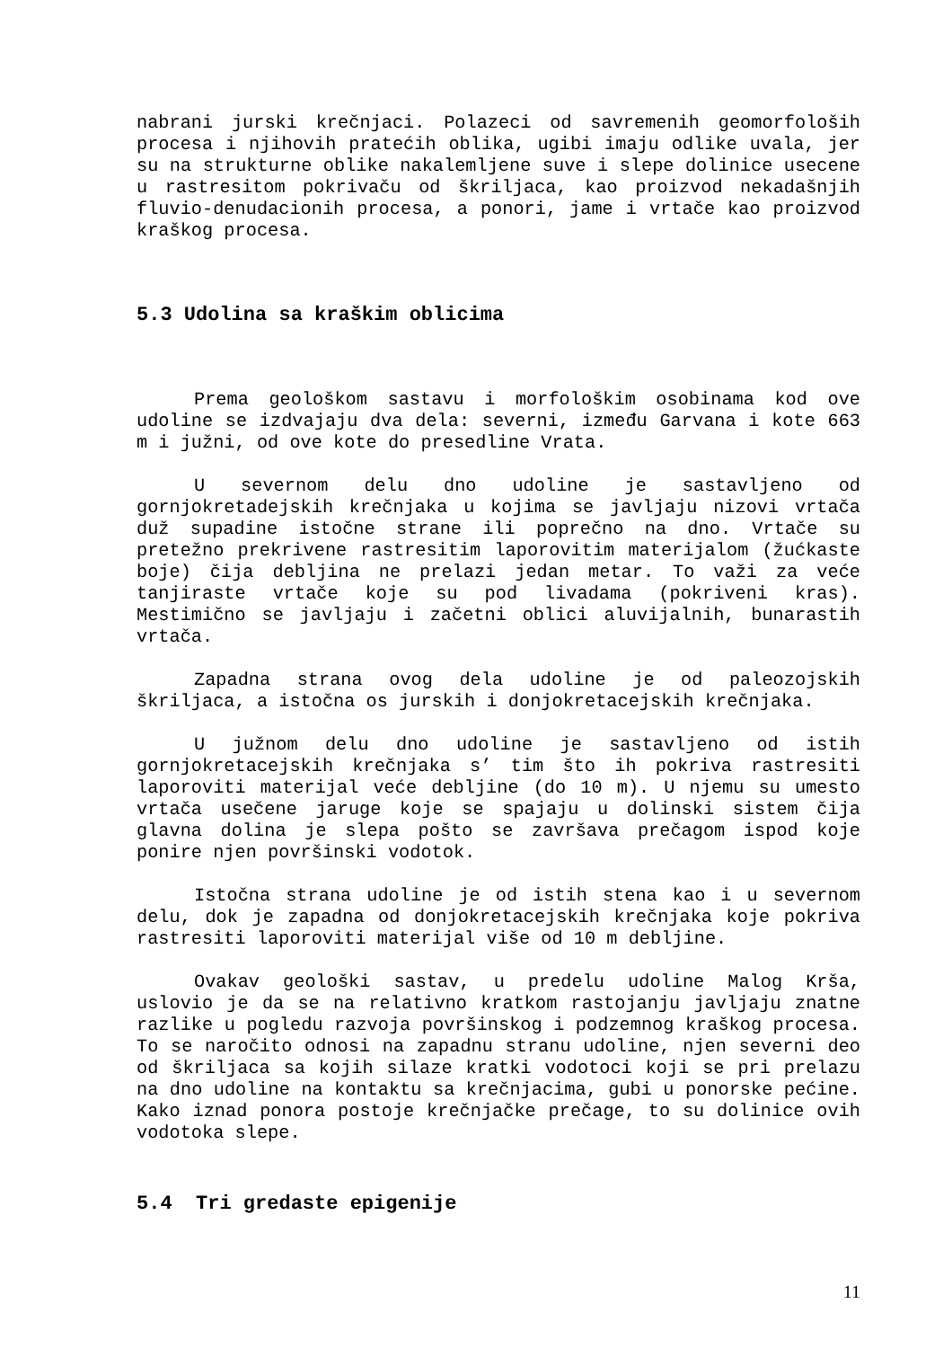nabrani jurski krečnjaci. Polazeci od savremenih geomorfološih procesa i njihovih pratećih oblika, ugibi imaju odlike uvala, jer su na strukturne oblike nakalemljene suve i slepe dolinice usecene u rastresitom pokrivaču od škriljaca, kao proizvod nekadašnjih fluvio-denudacionih procesa, a ponori, jame i vrtače kao proizvod kraškog procesa.
5.3 Udolina sa kraškim oblicima
Prema geološkom sastavu i morfološkim osobinama kod ove udoline se izdvajaju dva dela: severni, između Garvana i kote 663 m i južni, od ove kote do presedline Vrata.
U severnom delu dno udoline je sastavljeno od gornjokretadejskih krečnjaka u kojima se javljaju nizovi vrtača duž supadine istočne strane ili poprečno na dno. Vrtače su pretežno prekrivene rastresitim laporovitim materijalom (žućkaste boje) čija debljina ne prelazi jedan metar. To važi za veće tanjiraste vrtače koje su pod livadama (pokriveni kras). Mestimično se javljaju i začetni oblici aluvijalnih, bunarastih vrtača.
Zapadna strana ovog dela udoline je od paleozojskih škriljaca, a istočna os jurskih i donjokretacejskih krečnjaka.
U južnom delu dno udoline je sastavljeno od istih gornjokretacejskih krečnjaka s’ tim što ih pokriva rastresiti laporoviti materijal veće debljine (do 10 m). U njemu su umesto vrtača usečene jaruge koje se spajaju u dolinski sistem čija glavna dolina je slepa pošto se završava prečagom ispod koje ponire njen površinski vodotok.
Istočna strana udoline je od istih stena kao i u severnom delu, dok je zapadna od donjokretacejskih krečnjaka koje pokriva rastresiti laporoviti materijal više od 10 m debljine.
Ovakav geološki sastav, u predelu udoline Malog Krša, uslovio je da se na relativno kratkom rastojanju javljaju znatne razlike u pogledu razvoja površinskog i podzemnog kraškog procesa. To se naročito odnosi na zapadnu stranu udoline, njen severni deo od škriljaca sa kojih silaze kratki vodotoci koji se pri prelazu na dno udoline na kontaktu sa krečnjacima, gubi u ponorske pećine. Kako iznad ponora postoje krečnjačke prečage, to su dolinice ovih vodotoka slepe.
5.4 Tri gredaste epigenije
11